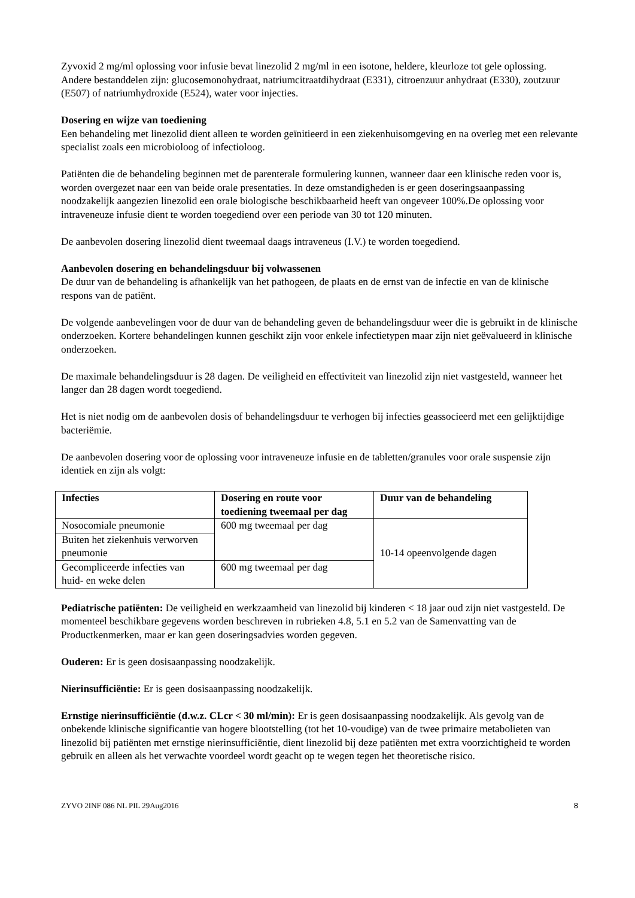Zyvoxid 2 mg/ml oplossing voor infusie bevat linezolid 2 mg/ml in een isotone, heldere, kleurloze tot gele oplossing. Andere bestanddelen zijn: glucosemonohydraat, natriumcitraatdihydraat (E331), citroenzuur anhydraat (E330), zoutzuur (E507) of natriumhydroxide (E524), water voor injecties.
Dosering en wijze van toediening
Een behandeling met linezolid dient alleen te worden geïnitieerd in een ziekenhuisomgeving en na overleg met een relevante specialist zoals een microbioloog of infectioloog.
Patiënten die de behandeling beginnen met de parenterale formulering kunnen, wanneer daar een klinische reden voor is, worden overgezet naar een van beide orale presentaties. In deze omstandigheden is er geen doseringsaanpassing noodzakelijk aangezien linezolid een orale biologische beschikbaarheid heeft van ongeveer 100%.De oplossing voor intraveneuze infusie dient te worden toegediend over een periode van 30 tot 120 minuten.
De aanbevolen dosering linezolid dient tweemaal daags intraveneus (I.V.) te worden toegediend.
Aanbevolen dosering en behandelingsduur bij volwassenen
De duur van de behandeling is afhankelijk van het pathogeen, de plaats en de ernst van de infectie en van de klinische respons van de patiënt.
De volgende aanbevelingen voor de duur van de behandeling geven de behandelingsduur weer die is gebruikt in de klinische onderzoeken. Kortere behandelingen kunnen geschikt zijn voor enkele infectietypen maar zijn niet geëvalueerd in klinische onderzoeken.
De maximale behandelingsduur is 28 dagen. De veiligheid en effectiviteit van linezolid zijn niet vastgesteld, wanneer het langer dan 28 dagen wordt toegediend.
Het is niet nodig om de aanbevolen dosis of behandelingsduur te verhogen bij infecties geassocieerd met een gelijktijdige bacteriëmie.
De aanbevolen dosering voor de oplossing voor intraveneuze infusie en de tabletten/granules voor orale suspensie zijn identiek en zijn als volgt:
| Infecties | Dosering en route voor toediening tweemaal per dag | Duur van de behandeling |
| --- | --- | --- |
| Nosocomiale pneumonie | 600 mg tweemaal per dag | 10-14 opeenvolgende dagen |
| Buiten het ziekenhuis verworven pneumonie | | |
| Gecompliceerde infecties van huid- en weke delen | 600 mg tweemaal per dag | |
Pediatrische patiënten: De veiligheid en werkzaamheid van linezolid bij kinderen < 18 jaar oud zijn niet vastgesteld. De momenteel beschikbare gegevens worden beschreven in rubrieken 4.8, 5.1 en 5.2 van de Samenvatting van de Productkenmerken, maar er kan geen doseringsadvies worden gegeven.
Ouderen: Er is geen dosisaanpassing noodzakelijk.
Nierinsufficiëntie: Er is geen dosisaanpassing noodzakelijk.
Ernstige nierinsufficiëntie (d.w.z. CLcr < 30 ml/min): Er is geen dosisaanpassing noodzakelijk. Als gevolg van de onbekende klinische significantie van hogere blootstelling (tot het 10-voudige) van de twee primaire metabolieten van linezolid bij patiënten met ernstige nierinsufficiëntie, dient linezolid bij deze patiënten met extra voorzichtigheid te worden gebruik en alleen als het verwachte voordeel wordt geacht op te wegen tegen het theoretische risico.
ZYVO 2INF 086 NL PIL 29Aug2016 8